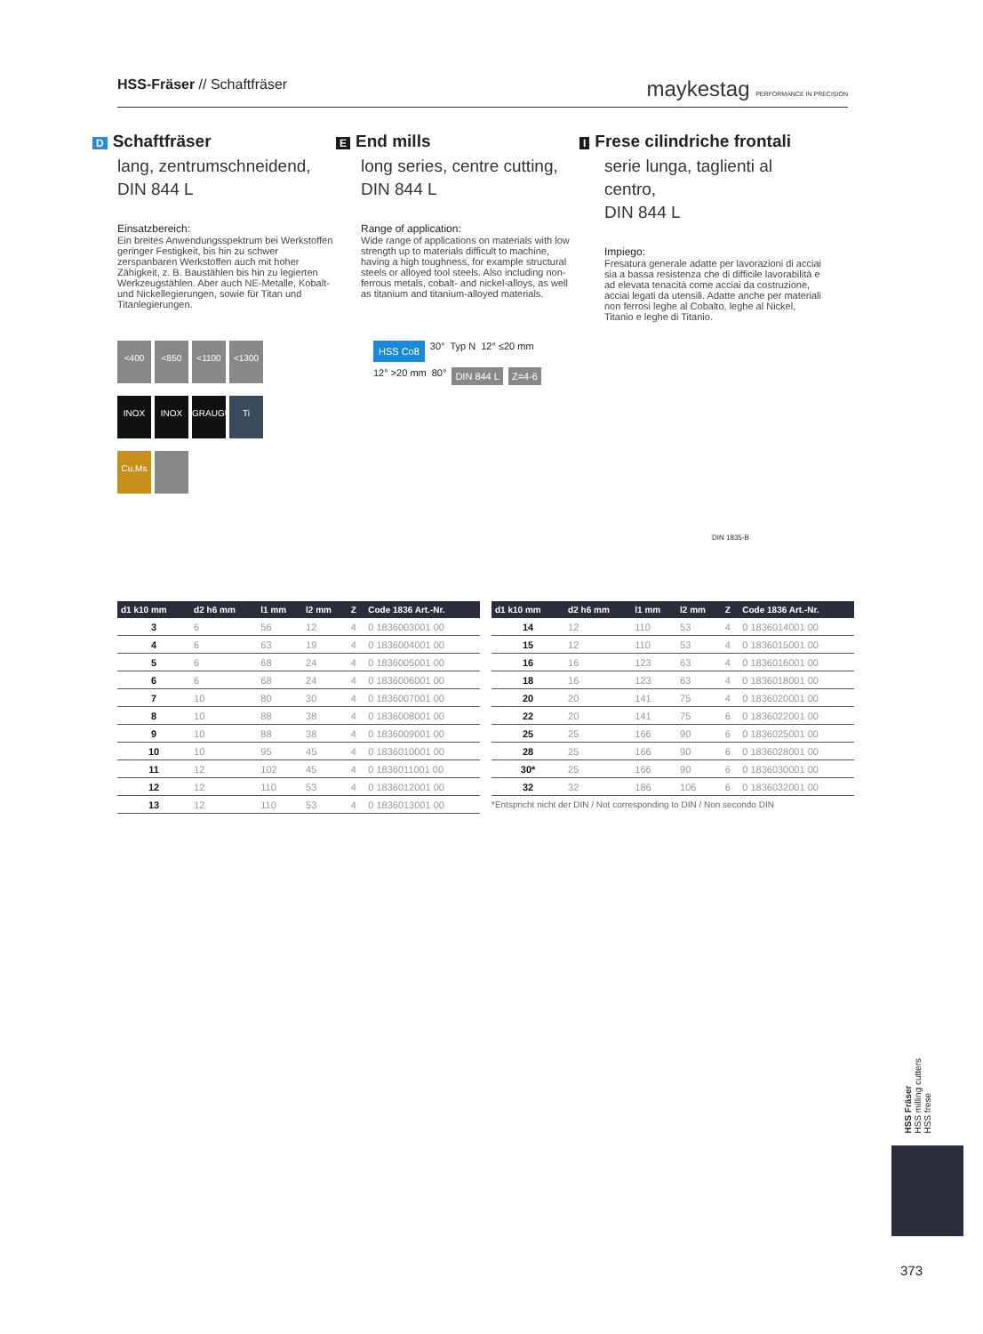HSS-Fräser // Schaftfräser maykestag PERFORMANCE IN PRECISION
D Schaftfräser
lang, zentrumschneidend,
DIN 844 L
Einsatzbereich:
Ein breites Anwendungsspektrum bei Werkstoffen geringer Festigkeit, bis hin zu schwer zerspanbaren Werkstoffen auch mit hoher Zähigkeit, z. B. Baustählen bis hin zu legierten Werkzeugstählen. Aber auch NE-Metalle, Kobalt- und Nickellegierungen, sowie für Titan und Titanlegierungen.
E End mills
long series, centre cutting,
DIN 844 L
Range of application:
Wide range of applications on materials with low strength up to materials difficult to machine, having a high toughness, for example structural steels or alloyed tool steels. Also including non-ferrous metals, cobalt- and nickel-alloys, as well as titanium and titanium-alloyed materials.
I Frese cilindriche frontali
serie lunga, taglienti al centro,
DIN 844 L
Impiego:
Fresatura generale adatte per lavorazioni di acciai sia a bassa resistenza che di difficile lavorabilità e ad elevata tenacità come acciai da costruzione, acciai legati da utensili. Adatte anche per materiali non ferrosi leghe al Cobalto, leghe al Nickel, Titanio e leghe di Titanio.
<400 <850 <1100 <1300 INOX INOX GRAUGUSS Ti Cu,Ms
HSS Co8 30° Typ N 12° ≤20 mm 12° >20 mm 80° DIN 844 L Z=4-6
DIN 1835-B
| d1 k10 mm | d2 h6 mm | l1 mm | l2 mm | Z | Code 1836 Art.-Nr. |
| --- | --- | --- | --- | --- | --- |
| 3 | 6 | 56 | 12 | 4 | 0 1836003001 00 |
| 4 | 6 | 63 | 19 | 4 | 0 1836004001 00 |
| 5 | 6 | 68 | 24 | 4 | 0 1836005001 00 |
| 6 | 6 | 68 | 24 | 4 | 0 1836006001 00 |
| 7 | 10 | 80 | 30 | 4 | 0 1836007001 00 |
| 8 | 10 | 88 | 38 | 4 | 0 1836008001 00 |
| 9 | 10 | 88 | 38 | 4 | 0 1836009001 00 |
| 10 | 10 | 95 | 45 | 4 | 0 1836010001 00 |
| 11 | 12 | 102 | 45 | 4 | 0 1836011001 00 |
| 12 | 12 | 110 | 53 | 4 | 0 1836012001 00 |
| 13 | 12 | 110 | 53 | 4 | 0 1836013001 00 |
| d1 k10 mm | d2 h6 mm | l1 mm | l2 mm | Z | Code 1836 Art.-Nr. |
| --- | --- | --- | --- | --- | --- |
| 14 | 12 | 110 | 53 | 4 | 0 1836014001 00 |
| 15 | 12 | 110 | 53 | 4 | 0 1836015001 00 |
| 16 | 16 | 123 | 63 | 4 | 0 1836016001 00 |
| 18 | 16 | 123 | 63 | 4 | 0 1836018001 00 |
| 20 | 20 | 141 | 75 | 4 | 0 1836020001 00 |
| 22 | 20 | 141 | 75 | 6 | 0 1836022001 00 |
| 25 | 25 | 166 | 90 | 6 | 0 1836025001 00 |
| 28 | 25 | 166 | 90 | 6 | 0 1836028001 00 |
| 30* | 25 | 166 | 90 | 6 | 0 1836030001 00 |
| 32 | 32 | 186 | 106 | 6 | 0 1836032001 00 |
*Entspricht nicht der DIN / Not corresponding to DIN / Non secondo DIN
HSS Fräser
HSS milling cutters
HSS frese
373